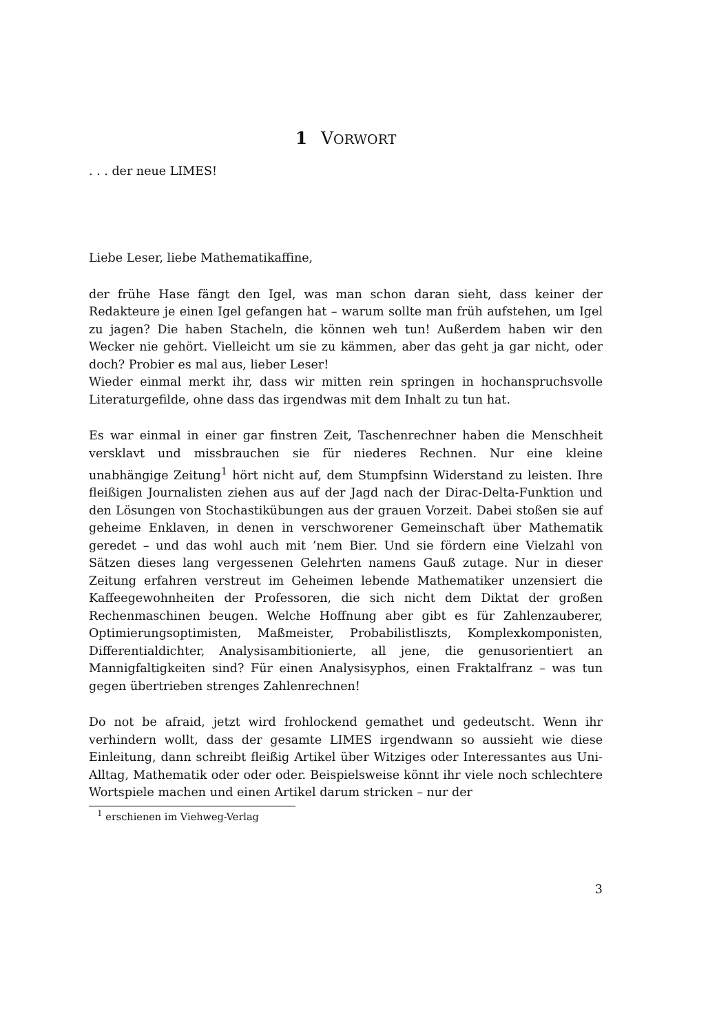1 VORWORT
. . . der neue LIMES!
Liebe Leser, liebe Mathematikaffine,
der frühe Hase fängt den Igel, was man schon daran sieht, dass keiner der Redakteure je einen Igel gefangen hat – warum sollte man früh aufstehen, um Igel zu jagen? Die haben Stacheln, die können weh tun! Außerdem haben wir den Wecker nie gehört. Vielleicht um sie zu kämmen, aber das geht ja gar nicht, oder doch? Probier es mal aus, lieber Leser!
Wieder einmal merkt ihr, dass wir mitten rein springen in hochanspruchsvolle Literaturgefilde, ohne dass das irgendwas mit dem Inhalt zu tun hat.
Es war einmal in einer gar finstren Zeit, Taschenrechner haben die Menschheit versklavt und missbrauchen sie für niederes Rechnen. Nur eine kleine unabhängige Zeitung<sup>1</sup> hört nicht auf, dem Stumpfsinn Widerstand zu leisten. Ihre fleißigen Journalisten ziehen aus auf der Jagd nach der Dirac-Delta-Funktion und den Lösungen von Stochastikübungen aus der grauen Vorzeit. Dabei stoßen sie auf geheime Enklaven, in denen in verschworener Gemeinschaft über Mathematik geredet – und das wohl auch mit ’nem Bier. Und sie fördern eine Vielzahl von Sätzen dieses lang vergessenen Gelehrten namens Gauß zutage. Nur in dieser Zeitung erfahren verstreut im Geheimen lebende Mathematiker unzensiert die Kaffeegewohnheiten der Professoren, die sich nicht dem Diktat der großen Rechenmaschinen beugen. Welche Hoffnung aber gibt es für Zahlenzauberer, Optimierungsoptimisten, Maßmeister, Probabilistliszts, Komplexkomponisten, Differentialdichter, Analysisambitionierte, all jene, die genusorientiert an Mannigfaltigkeiten sind? Für einen Analysisyphos, einen Fraktalfranz – was tun gegen übertrieben strenges Zahlenrechnen!
Do not be afraid, jetzt wird frohlockend gemathet und gedeutscht. Wenn ihr verhindern wollt, dass der gesamte LIMES irgendwann so aussieht wie diese Einleitung, dann schreibt fleißig Artikel über Witziges oder Interessantes aus Uni-Alltag, Mathematik oder oder oder. Beispielsweise könnt ihr viele noch schlechtere Wortspiele machen und einen Artikel darum stricken – nur der
<sup>1</sup> erschienen im Viehweg-Verlag
3